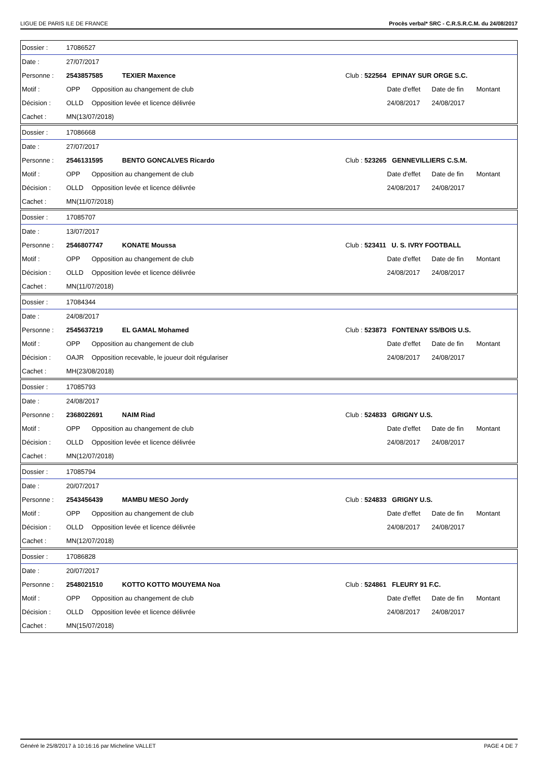LIGUE DE PARIS ILE DE FRANCE Procès verbal* SRC - C.R.S.R.C.M. du 24/08/2017
| Dossier : | 17086527 | | | | | | |
| Date : | 27/07/2017 | | | | | | |
| Personne : | 2543857585 | | TEXIER Maxence | Club : 522564 EPINAY SUR ORGE S.C. | | | |
| Motif : | OPP | Opposition au changement de club | | | Date d'effet | Date de fin | Montant |
| Décision : | OLLD | Opposition levée et licence délivrée | | | 24/08/2017 | 24/08/2017 | |
| Cachet : | MN(13/07/2018) | | | | | | |
| Dossier : | 17086668 | | | | | | |
| Date : | 27/07/2017 | | | | | | |
| Personne : | 2546131595 | | BENTO GONCALVES Ricardo | Club : 523265 GENNEVILLIERS C.S.M. | | | |
| Motif : | OPP | Opposition au changement de club | | | Date d'effet | Date de fin | Montant |
| Décision : | OLLD | Opposition levée et licence délivrée | | | 24/08/2017 | 24/08/2017 | |
| Cachet : | MN(11/07/2018) | | | | | | |
| Dossier : | 17085707 | | | | | | |
| Date : | 13/07/2017 | | | | | | |
| Personne : | 2546807747 | | KONATE Moussa | Club : 523411 U. S. IVRY FOOTBALL | | | |
| Motif : | OPP | Opposition au changement de club | | | Date d'effet | Date de fin | Montant |
| Décision : | OLLD | Opposition levée et licence délivrée | | | 24/08/2017 | 24/08/2017 | |
| Cachet : | MN(11/07/2018) | | | | | | |
| Dossier : | 17084344 | | | | | | |
| Date : | 24/08/2017 | | | | | | |
| Personne : | 2545637219 | | EL GAMAL Mohamed | Club : 523873 FONTENAY SS/BOIS U.S. | | | |
| Motif : | OPP | Opposition au changement de club | | | Date d'effet | Date de fin | Montant |
| Décision : | OAJR | Opposition recevable, le joueur doit régulariser | | | 24/08/2017 | 24/08/2017 | |
| Cachet : | MH(23/08/2018) | | | | | | |
| Dossier : | 17085793 | | | | | | |
| Date : | 24/08/2017 | | | | | | |
| Personne : | 2368022691 | | NAIM Riad | Club : 524833 GRIGNY U.S. | | | |
| Motif : | OPP | Opposition au changement de club | | | Date d'effet | Date de fin | Montant |
| Décision : | OLLD | Opposition levée et licence délivrée | | | 24/08/2017 | 24/08/2017 | |
| Cachet : | MN(12/07/2018) | | | | | | |
| Dossier : | 17085794 | | | | | | |
| Date : | 20/07/2017 | | | | | | |
| Personne : | 2543456439 | | MAMBU MESO Jordy | Club : 524833 GRIGNY U.S. | | | |
| Motif : | OPP | Opposition au changement de club | | | Date d'effet | Date de fin | Montant |
| Décision : | OLLD | Opposition levée et licence délivrée | | | 24/08/2017 | 24/08/2017 | |
| Cachet : | MN(12/07/2018) | | | | | | |
| Dossier : | 17086828 | | | | | | |
| Date : | 20/07/2017 | | | | | | |
| Personne : | 2548021510 | | KOTTO KOTTO MOUYEMA Noa | Club : 524861 FLEURY 91 F.C. | | | |
| Motif : | OPP | Opposition au changement de club | | | Date d'effet | Date de fin | Montant |
| Décision : | OLLD | Opposition levée et licence délivrée | | | 24/08/2017 | 24/08/2017 | |
| Cachet : | MN(15/07/2018) | | | | | | |
Généré le 25/8/2017 à 10:16:16 par Micheline VALLET PAGE 4 DE 7